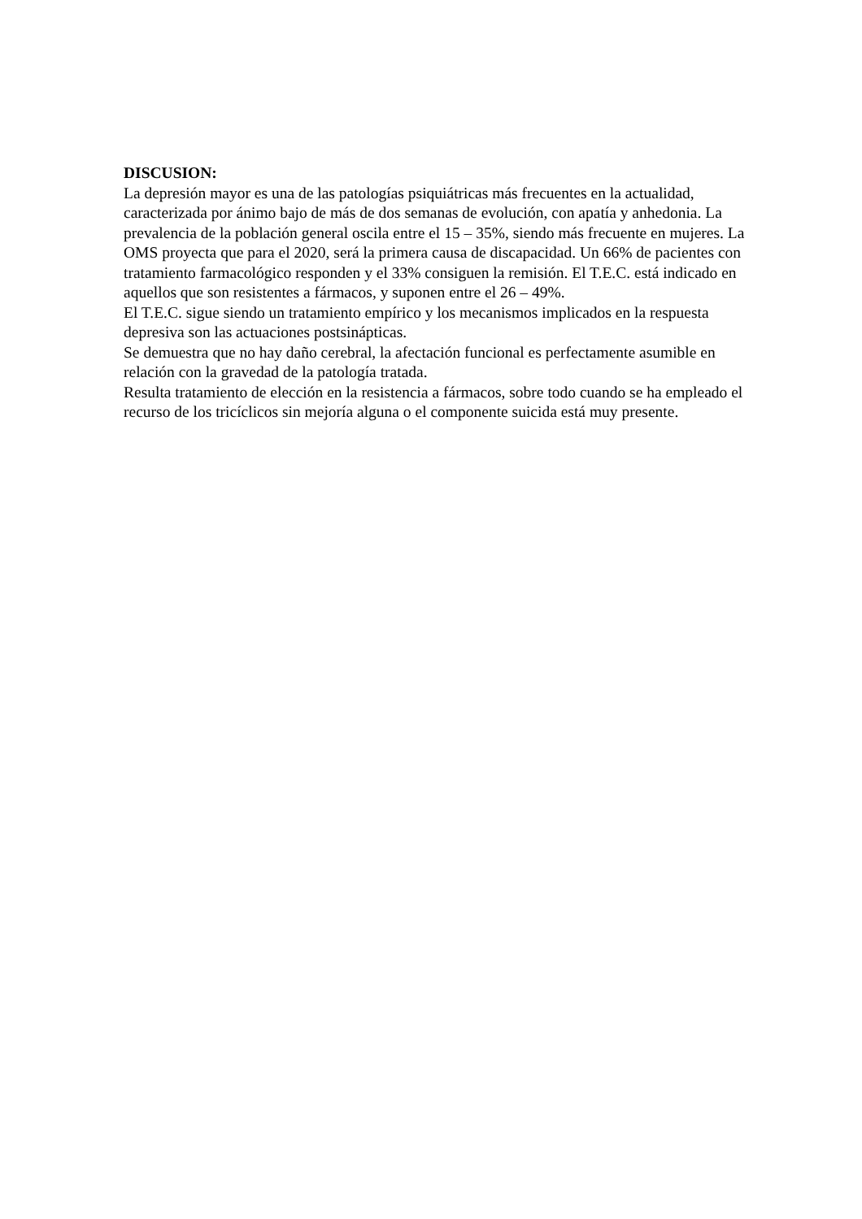DISCUSION:
La depresión mayor es una de las patologías psiquiátricas más frecuentes en la actualidad, caracterizada por ánimo bajo de más de dos semanas de evolución, con apatía y anhedonia. La prevalencia de la población general oscila entre el 15 – 35%, siendo más frecuente en mujeres. La OMS proyecta que para el 2020, será la primera causa de discapacidad. Un 66% de pacientes con tratamiento farmacológico responden y el 33% consiguen la remisión. El T.E.C. está indicado en aquellos que son resistentes a fármacos, y suponen entre el 26 – 49%.
El T.E.C. sigue siendo un tratamiento empírico y los mecanismos implicados en la respuesta depresiva son las actuaciones postsinápticas.
Se demuestra que no hay daño cerebral, la afectación funcional es perfectamente asumible en relación con la gravedad de la patología tratada.
Resulta tratamiento de elección en la resistencia a fármacos, sobre todo cuando se ha empleado el recurso de los tricíclicos sin mejoría alguna o el componente suicida está muy presente.